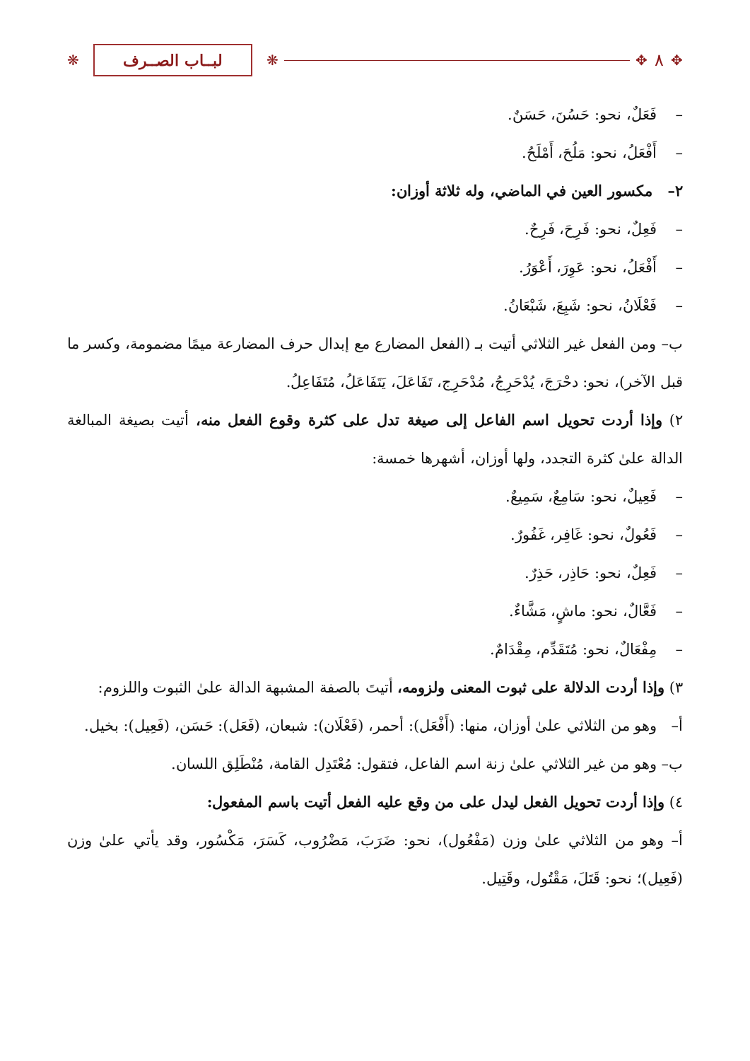✥ ٨ ✥ ❋ لبــاب الصــرف ❋
– فَعَلٌ، نحو: حَسُنَ، حَسَنٌ.
– أَفْعَلُ، نحو: مَلُحَ، أَمْلَحُ.
٢– مكسور العين في الماضي، وله ثلاثة أوزان:
– فَعِلٌ، نحو: فَرِحَ، فَرِحٌ.
– أَفْعَلُ، نحو: عَوِرَ، أَعْوَرُ.
– فَعْلَانُ، نحو: شَبِعَ، شَبْعَانُ.
ب– ومن الفعل غير الثلاثي أتيت بـ (الفعل المضارع مع إبدال حرف المضارعة ميمًا مضمومة، وكسر ما قبل الآخر)، نحو: دحْرَجَ، يُدْحَرِجُ، مُدْحَرِج، تَفَاعَلَ، يَتَفَاعَلُ، مُتَفَاعِلُ.
٢) وإذا أردت تحويل اسم الفاعل إلى صيغة تدل على كثرة وقوع الفعل منه، أتيت بصيغة المبالغة الدالة علىٰ كثرة التجدد، ولها أوزان، أشهرها خمسة:
– فَعِيلٌ، نحو: سَامِعٌ، سَمِيعٌ.
– فَعُولٌ، نحو: غَافِر، غَفُورٌ.
– فَعِلٌ، نحو: حَاذِر، حَذِرٌ.
– فَعَّالٌ، نحو: ماشٍ، مَشَّاءٌ.
– مِفْعَالٌ، نحو: مُتَقَدِّم، مِقْدَامٌ.
٣) وإذا أردت الدلالة على ثبوت المعنى ولزومه، أتيتَ بالصفة المشبهة الدالة علىٰ الثبوت واللزوم:
أ– وهو من الثلاثي علىٰ أوزان، منها: (أَفْعَل): أحمر، (فَعْلَان): شبعان، (فَعَل): حَسَن، (فَعِيل): بخيل.
ب– وهو من غير الثلاثي علىٰ زنة اسم الفاعل، فتقول: مُعْتَدِل القامة، مُنْطَلِق اللسان.
٤) وإذا أردت تحويل الفعل ليدل على من وقع عليه الفعل أتيت باسم المفعول:
أ– وهو من الثلاثي علىٰ وزن (مَفْعُول)، نحو: ضَرَبَ، مَضْرُوب، كَسَرَ، مَكْسُور، وقد يأتي علىٰ وزن (فَعِيل)؛ نحو: قَتَلَ، مَقْتُول، وقَتِيل.